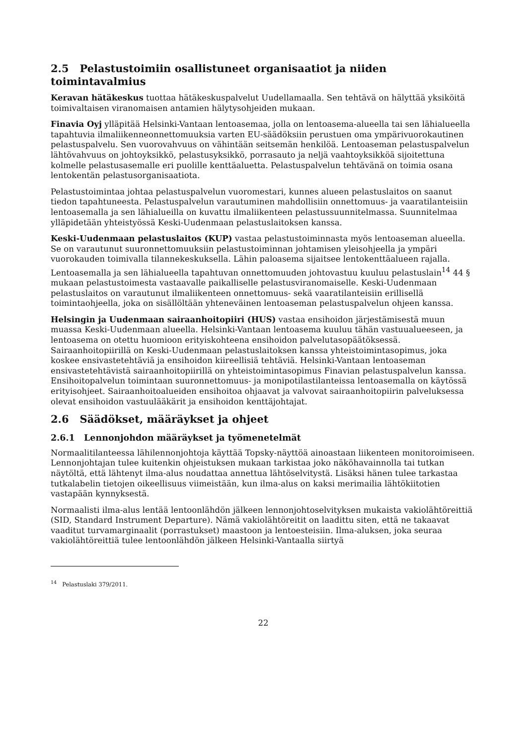2.5 Pelastustoimiin osallistuneet organisaatiot ja niiden toimintavalmius
Keravan hätäkeskus tuottaa hätäkeskuspalvelut Uudellamaalla. Sen tehtävä on hälyttää yksiköitä toimivaltaisen viranomaisen antamien hälytysohjeiden mukaan.
Finavia Oyj ylläpitää Helsinki-Vantaan lentoasemaa, jolla on lentoasema-alueella tai sen lähialueella tapahtuvia ilmaliikenneonnettomuuksia varten EU-säädöksiin perustuen oma ympärivuorokautinen pelastuspalvelu. Sen vuorovahvuus on vähintään seitsemän henkilöä. Lentoaseman pelastuspalvelun lähtövahvuus on johtoyksikkö, pelastusyksikkö, porrasauto ja neljä vaahtoyksikköä sijoitettuna kolmelle pelastusasemalle eri puolille kenttäaluetta. Pelastuspalvelun tehtävänä on toimia osana lentokentän pelastusorganisaatiota.
Pelastustoimintaa johtaa pelastuspalvelun vuoromestari, kunnes alueen pelastuslaitos on saanut tiedon tapahtuneesta. Pelastuspalvelun varautuminen mahdollisiin onnettomuus- ja vaaratilanteisiin lentoasemalla ja sen lähialueilla on kuvattu ilmaliikenteen pelastussuunnitelmassa. Suunnitelmaa ylläpidetään yhteistyössä Keski-Uudenmaan pelastuslaitoksen kanssa.
Keski-Uudenmaan pelastuslaitos (KUP) vastaa pelastustoiminnasta myös lentoaseman alueella. Se on varautunut suuronnettomuuksiin pelastustoiminnan johtamisen yleisohjeella ja ympäri vuorokauden toimivalla tilannekeskuksella. Lähin paloasema sijaitsee lentokenttäalueen rajalla. Lentoasemalla ja sen lähialueella tapahtuvan onnettomuuden johtovastuu kuuluu pelastuslain<sup>14</sup> 44 § mukaan pelastustoimesta vastaavalle paikalliselle pelastusviranomaiselle. Keski-Uudenmaan pelastuslaitos on varautunut ilmaliikenteen onnettomuus- sekä vaaratilanteisiin erillisellä toimintaohjeella, joka on sisällöltään yhteneväinen lentoaseman pelastuspalvelun ohjeen kanssa.
Helsingin ja Uudenmaan sairaanhoitopiiri (HUS) vastaa ensihoidon järjestämisestä muun muassa Keski-Uudenmaan alueella. Helsinki-Vantaan lentoasema kuuluu tähän vastuualueeseen, ja lentoasema on otettu huomioon erityiskohteena ensihoidon palvelutasopäätöksessä. Sairaanhoitopiirillä on Keski-Uudenmaan pelastuslaitoksen kanssa yhteistoimintasopimus, joka koskee ensivastetehtäviä ja ensihoidon kiireellisiä tehtäviä. Helsinki-Vantaan lentoaseman ensivastetehtävistä sairaanhoitopiirillä on yhteistoimintasopimus Finavian pelastuspalvelun kanssa. Ensihoitopalvelun toimintaan suuronnettomuus- ja monipotilastilanteissa lentoasemalla on käytössä erityisohjeet. Sairaanhoitoalueiden ensihoitoa ohjaavat ja valvovat sairaanhoitopiirin palveluksessa olevat ensihoidon vastuulääkärit ja ensihoidon kenttäjohtajat.
2.6 Säädökset, määräykset ja ohjeet
2.6.1 Lennonjohdon määräykset ja työmenetelmät
Normaalitilanteessa lähilennonjohtoja käyttää Topsky-näyttöä ainoastaan liikenteen monitoroimiseen. Lennonjohtajan tulee kuitenkin ohjeistuksen mukaan tarkistaa joko näköhavainnolla tai tutkan näytöltä, että lähtenyt ilma-alus noudattaa annettua lähtöselvitystä. Lisäksi hänen tulee tarkastaa tutkalabelin tietojen oikeellisuus viimeistään, kun ilma-alus on kaksi merimailia lähtökiitotien vastapään kynnyksestä.
Normaalisti ilma-alus lentää lentoonlähdön jälkeen lennonjohtoselvityksen mukaista vakiolähtöreittiä (SID, Standard Instrument Departure). Nämä vakiolähtöreitit on laadittu siten, että ne takaavat vaaditut turvamarginaalit (porrastukset) maastoon ja lentoesteisiin. Ilma-aluksen, joka seuraa vakiolähtöreittiä tulee lentoonlähdön jälkeen Helsinki-Vantaalla siirtyä
<sup>14</sup> Pelastuslaki 379/2011.
22